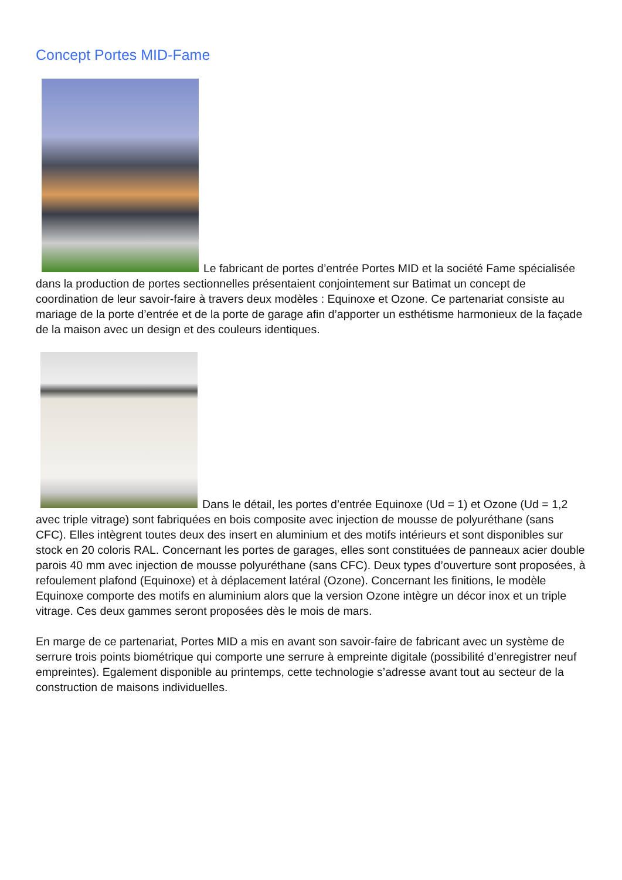Concept Portes MID-Fame
Le fabricant de portes d’entrée Portes MID et la société Fame spécialisée dans la production de portes sectionnelles présentaient conjointement sur Batimat un concept de coordination de leur savoir-faire à travers deux modèles : Equinoxe et Ozone. Ce partenariat consiste au mariage de la porte d’entrée et de la porte de garage afin d’apporter un esthétisme harmonieux de la façade de la maison avec un design et des couleurs identiques.
Dans le détail, les portes d’entrée Equinoxe (Ud = 1) et Ozone (Ud = 1,2 avec triple vitrage) sont fabriquées en bois composite avec injection de mousse de polyuréthane (sans CFC). Elles intègrent toutes deux des insert en aluminium et des motifs intérieurs et sont disponibles sur stock en 20 coloris RAL. Concernant les portes de garages, elles sont constituées de panneaux acier double parois 40 mm avec injection de mousse polyuréthane (sans CFC). Deux types d’ouverture sont proposées, à refoulement plafond (Equinoxe) et à déplacement latéral (Ozone). Concernant les finitions, le modèle Equinoxe comporte des motifs en aluminium alors que la version Ozone intègre un décor inox et un triple vitrage. Ces deux gammes seront proposées dès le mois de mars.
En marge de ce partenariat, Portes MID a mis en avant son savoir-faire de fabricant avec un système de serrure trois points biométrique qui comporte une serrure à empreinte digitale (possibilité d’enregistrer neuf empreintes). Egalement disponible au printemps, cette technologie s’adresse avant tout au secteur de la construction de maisons individuelles.